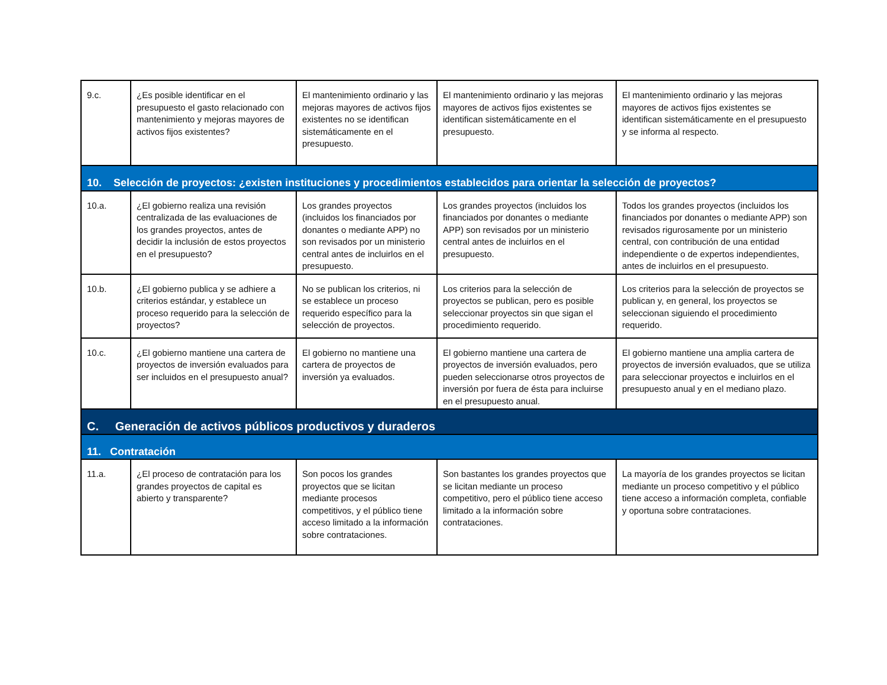| 9.c. | ¿Es posible identificar en el presupuesto el gasto relacionado con mantenimiento y mejoras mayores de activos fijos existentes? | El mantenimiento ordinario y las mejoras mayores de activos fijos existentes no se identifican sistemáticamente en el presupuesto. | El mantenimiento ordinario y las mejoras mayores de activos fijos existentes se identifican sistemáticamente en el presupuesto. | El mantenimiento ordinario y las mejoras mayores de activos fijos existentes se identifican sistemáticamente en el presupuesto y se informa al respecto. |
| 10. Selección de proyectos: ¿existen instituciones y procedimientos establecidos para orientar la selección de proyectos? | | | | |
| 10.a. | ¿El gobierno realiza una revisión centralizada de las evaluaciones de los grandes proyectos, antes de decidir la inclusión de estos proyectos en el presupuesto? | Los grandes proyectos (incluidos los financiados por donantes o mediante APP) no son revisados por un ministerio central antes de incluirlos en el presupuesto. | Los grandes proyectos (incluidos los financiados por donantes o mediante APP) son revisados por un ministerio central antes de incluirlos en el presupuesto. | Todos los grandes proyectos (incluidos los financiados por donantes o mediante APP) son revisados rigurosamente por un ministerio central, con contribución de una entidad independiente o de expertos independientes, antes de incluirlos en el presupuesto. |
| 10.b. | ¿El gobierno publica y se adhiere a criterios estándar, y establece un proceso requerido para la selección de proyectos? | No se publican los criterios, ni se establece un proceso requerido específico para la selección de proyectos. | Los criterios para la selección de proyectos se publican, pero es posible seleccionar proyectos sin que sigan el procedimiento requerido. | Los criterios para la selección de proyectos se publican y, en general, los proyectos se seleccionan siguiendo el procedimiento requerido. |
| 10.c. | ¿El gobierno mantiene una cartera de proyectos de inversión evaluados para ser incluidos en el presupuesto anual? | El gobierno no mantiene una cartera de proyectos de inversión ya evaluados. | El gobierno mantiene una cartera de proyectos de inversión evaluados, pero pueden seleccionarse otros proyectos de inversión por fuera de ésta para incluirse en el presupuesto anual. | El gobierno mantiene una amplia cartera de proyectos de inversión evaluados, que se utiliza para seleccionar proyectos e incluirlos en el presupuesto anual y en el mediano plazo. |
| C. Generación de activos públicos productivos y duraderos | | | | |
| 11. Contratación | | | | |
| 11.a. | ¿El proceso de contratación para los grandes proyectos de capital es abierto y transparente? | Son pocos los grandes proyectos que se licitan mediante procesos competitivos, y el público tiene acceso limitado a la información sobre contrataciones. | Son bastantes los grandes proyectos que se licitan mediante un proceso competitivo, pero el público tiene acceso limitado a la información sobre contrataciones. | La mayoría de los grandes proyectos se licitan mediante un proceso competitivo y el público tiene acceso a información completa, confiable y oportuna sobre contrataciones. |